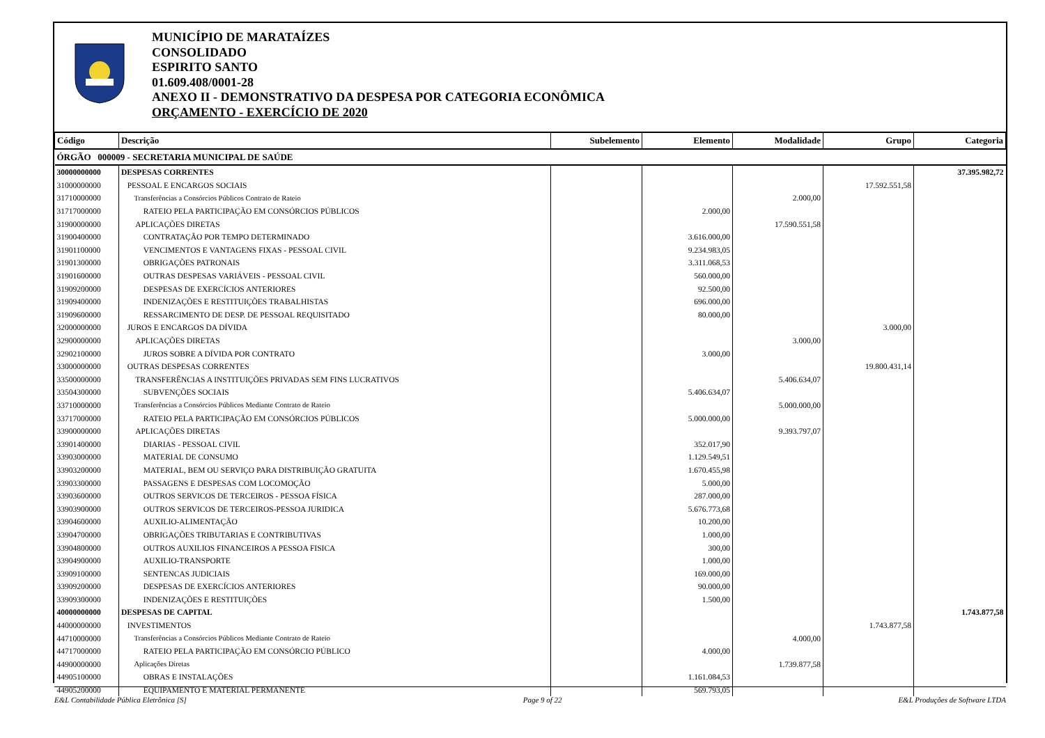MUNICÍPIO DE MARATAÍZES
CONSOLIDADO
ESPIRITO SANTO
01.609.408/0001-28
ANEXO II - DEMONSTRATIVO DA DESPESA POR CATEGORIA ECONÔMICA
ORÇAMENTO - EXERCÍCIO DE 2020
| Código | Descrição | Subelemento | Elemento | Modalidade | Grupo | Categoria |
| --- | --- | --- | --- | --- | --- | --- |
| ÓRGÃO 000009 - SECRETARIA MUNICIPAL DE SAÚDE | | | | | | |
| 30000000000 | DESPESAS CORRENTES | | | | | 37.395.982,72 |
| 31000000000 | PESSOAL E ENCARGOS SOCIAIS | | | | 17.592.551,58 | |
| 31710000000 | Transferências a Consórcios Públicos Contrato de Rateio | | | 2.000,00 | | |
| 31717000000 | RATEIO PELA PARTICIPAÇÃO EM CONSÓRCIOS PÚBLICOS | | 2.000,00 | | | |
| 31900000000 | APLICAÇÕES DIRETAS | | | 17.590.551,58 | | |
| 31900400000 | CONTRATAÇÃO POR TEMPO DETERMINADO | | 3.616.000,00 | | | |
| 31901100000 | VENCIMENTOS E VANTAGENS FIXAS - PESSOAL CIVIL | | 9.234.983,05 | | | |
| 31901300000 | OBRIGAÇÕES PATRONAIS | | 3.311.068,53 | | | |
| 31901600000 | OUTRAS DESPESAS VARIÁVEIS - PESSOAL CIVIL | | 560.000,00 | | | |
| 31909200000 | DESPESAS DE EXERCÍCIOS ANTERIORES | | 92.500,00 | | | |
| 31909400000 | INDENIZAÇÕES E RESTITUIÇÕES TRABALHISTAS | | 696.000,00 | | | |
| 31909600000 | RESSARCIMENTO DE DESP. DE PESSOAL REQUISITADO | | 80.000,00 | | | |
| 32000000000 | JUROS E ENCARGOS DA DÍVIDA | | | | 3.000,00 | |
| 32900000000 | APLICAÇÕES DIRETAS | | | 3.000,00 | | |
| 32902100000 | JUROS SOBRE A DÍVIDA POR CONTRATO | | 3.000,00 | | | |
| 33000000000 | OUTRAS DESPESAS CORRENTES | | | | 19.800.431,14 | |
| 33500000000 | TRANSFERÊNCIAS A INSTITUIÇÕES PRIVADAS SEM FINS LUCRATIVOS | | | 5.406.634,07 | | |
| 33504300000 | SUBVENÇÕES SOCIAIS | | 5.406.634,07 | | | |
| 33710000000 | Transferências a Consórcios Públicos Mediante Contrato de Rateio | | | 5.000.000,00 | | |
| 33717000000 | RATEIO PELA PARTICIPAÇÃO EM CONSÓRCIOS PÚBLICOS | | 5.000.000,00 | | | |
| 33900000000 | APLICAÇÕES DIRETAS | | | 9.393.797,07 | | |
| 33901400000 | DIARIAS - PESSOAL CIVIL | | 352.017,90 | | | |
| 33903000000 | MATERIAL DE CONSUMO | | 1.129.549,51 | | | |
| 33903200000 | MATERIAL, BEM OU SERVIÇO PARA DISTRIBUIÇÃO GRATUITA | | 1.670.455,98 | | | |
| 33903300000 | PASSAGENS E DESPESAS COM LOCOMOÇÃO | | 5.000,00 | | | |
| 33903600000 | OUTROS SERVICOS DE TERCEIROS - PESSOA FÍSICA | | 287.000,00 | | | |
| 33903900000 | OUTROS SERVICOS DE TERCEIROS-PESSOA JURIDICA | | 5.676.773,68 | | | |
| 33904600000 | AUXILIO-ALIMENTAÇÃO | | 10.200,00 | | | |
| 33904700000 | OBRIGAÇÕES TRIBUTARIAS E CONTRIBUTIVAS | | 1.000,00 | | | |
| 33904800000 | OUTROS AUXILIOS FINANCEIROS A PESSOA FISICA | | 300,00 | | | |
| 33904900000 | AUXILIO-TRANSPORTE | | 1.000,00 | | | |
| 33909100000 | SENTENCAS JUDICIAIS | | 169.000,00 | | | |
| 33909200000 | DESPESAS DE EXERCÍCIOS ANTERIORES | | 90.000,00 | | | |
| 33909300000 | INDENIZAÇÕES E RESTITUIÇÕES | | 1.500,00 | | | |
| 40000000000 | DESPESAS DE CAPITAL | | | | | 1.743.877,58 |
| 44000000000 | INVESTIMENTOS | | | | 1.743.877,58 | |
| 44710000000 | Transferências a Consórcios Públicos Mediante Contrato de Rateio | | | 4.000,00 | | |
| 44717000000 | RATEIO PELA PARTICIPAÇÃO EM CONSÓRCIO PÚBLICO | | 4.000,00 | | | |
| 44900000000 | Aplicações Diretas | | | 1.739.877,58 | | |
| 44905100000 | OBRAS E INSTALAÇÕES | | 1.161.084,53 | | | |
| 44905200000 | EQUIPAMENTO E MATERIAL PERMANENTE | | 569.793,05 | | | |
E&L Contabilidade Pública Eletrônica [S] Page 9 of 22 E&L Produções de Software LTDA